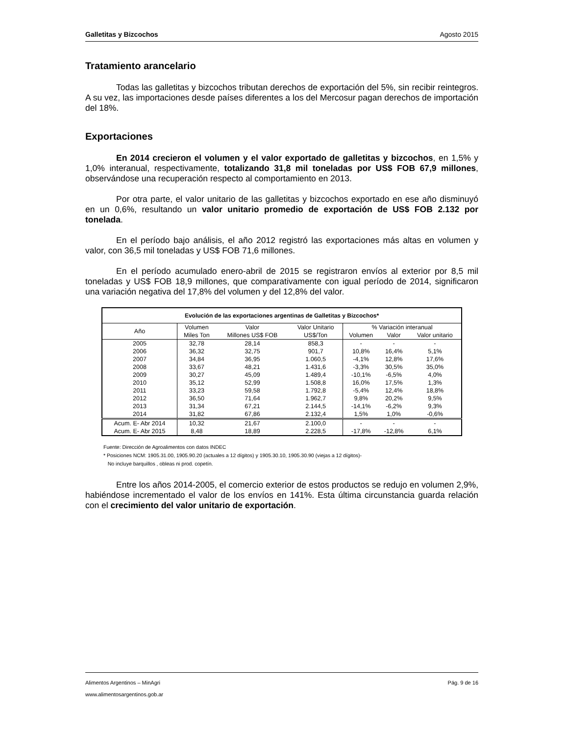Galletitas y Bizcochos Agosto 2015
Tratamiento arancelario
Todas las galletitas y bizcochos tributan derechos de exportación del 5%, sin recibir reintegros. A su vez, las importaciones desde países diferentes a los del Mercosur pagan derechos de importación del 18%.
Exportaciones
En 2014 crecieron el volumen y el valor exportado de galletitas y bizcochos, en 1,5% y 1,0% interanual, respectivamente, totalizando 31,8 mil toneladas por US$ FOB 67,9 millones, observándose una recuperación respecto al comportamiento en 2013.
Por otra parte, el valor unitario de las galletitas y bizcochos exportado en ese año disminuyó en un 0,6%, resultando un valor unitario promedio de exportación de US$ FOB 2.132 por tonelada.
En el período bajo análisis, el año 2012 registró las exportaciones más altas en volumen y valor, con 36,5 mil toneladas y US$ FOB 71,6 millones.
En el período acumulado enero-abril de 2015 se registraron envíos al exterior por 8,5 mil toneladas y US$ FOB 18,9 millones, que comparativamente con igual período de 2014, significaron una variación negativa del 17,8% del volumen y del 12,8% del valor.
| Evolución de las exportaciones argentinas de Galletitas y Bizcochos* | | | | | | |
| --- | --- | --- | --- | --- | --- | --- |
| Año | Volumen | Valor | Valor Unitario | % Variación interanual | | |
| | Miles Ton | Millones US$ FOB | US$/Ton | Volumen | Valor | Valor unitario |
| 2005 | 32,78 | 28,14 | 858,3 | - | - | - |
| 2006 | 36,32 | 32,75 | 901,7 | 10,8% | 16,4% | 5,1% |
| 2007 | 34,84 | 36,95 | 1.060,5 | -4,1% | 12,8% | 17,6% |
| 2008 | 33,67 | 48,21 | 1.431,6 | -3,3% | 30,5% | 35,0% |
| 2009 | 30,27 | 45,09 | 1.489,4 | -10,1% | -6,5% | 4,0% |
| 2010 | 35,12 | 52,99 | 1.508,8 | 16,0% | 17,5% | 1,3% |
| 2011 | 33,23 | 59,58 | 1.792,8 | -5,4% | 12,4% | 18,8% |
| 2012 | 36,50 | 71,64 | 1.962,7 | 9,8% | 20,2% | 9,5% |
| 2013 | 31,34 | 67,21 | 2.144,5 | -14,1% | -6,2% | 9,3% |
| 2014 | 31,82 | 67,86 | 2.132,4 | 1,5% | 1,0% | -0,6% |
| Acum. E- Abr 2014 | 10,32 | 21,67 | 2.100,0 | - | - | - |
| Acum. E- Abr 2015 | 8,48 | 18,89 | 2.228,5 | -17,8% | -12,8% | 6,1% |
Fuente: Dirección de Agroalimentos con datos INDEC
* Posiciones NCM: 1905.31.00, 1905.90.20 (actuales a 12 dígitos) y 1905.30.10, 1905.30.90 (viejas a 12 dígitos)-
No incluye barquillos , obleas ni prod. copetín.
Entre los años 2014-2005, el comercio exterior de estos productos se redujo en volumen 2,9%, habiéndose incrementado el valor de los envíos en 141%. Esta última circunstancia guarda relación con el crecimiento del valor unitario de exportación.
Alimentos Argentinos – MinAgri Pág. 9 de 16
www.alimentosargentinos.gob.ar